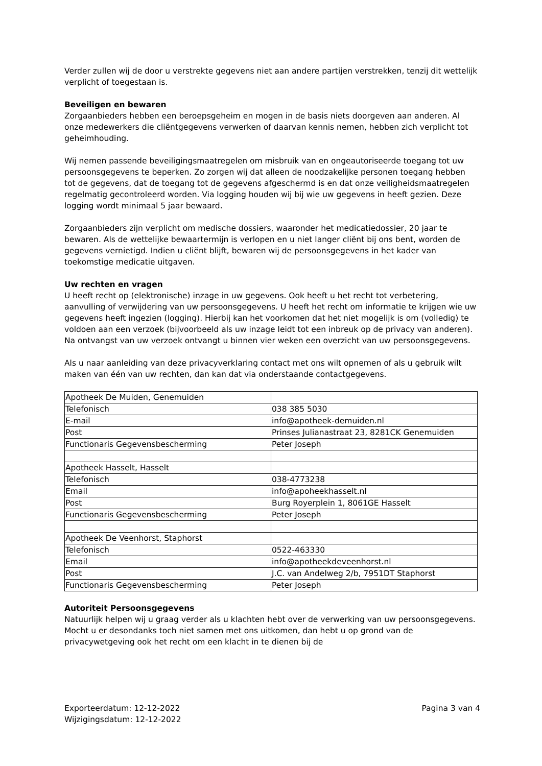Verder zullen wij de door u verstrekte gegevens niet aan andere partijen verstrekken, tenzij dit wettelijk verplicht of toegestaan is.
Beveiligen en bewaren
Zorgaanbieders hebben een beroepsgeheim en mogen in de basis niets doorgeven aan anderen. Al onze medewerkers die cliëntgegevens verwerken of daarvan kennis nemen, hebben zich verplicht tot geheimhouding.
Wij nemen passende beveiligingsmaatregelen om misbruik van en ongeautoriseerde toegang tot uw persoonsgegevens te beperken. Zo zorgen wij dat alleen de noodzakelijke personen toegang hebben tot de gegevens, dat de toegang tot de gegevens afgeschermd is en dat onze veiligheidsmaatregelen regelmatig gecontroleerd worden. Via logging houden wij bij wie uw gegevens in heeft gezien. Deze logging wordt minimaal 5 jaar bewaard.
Zorgaanbieders zijn verplicht om medische dossiers, waaronder het medicatiedossier, 20 jaar te bewaren. Als de wettelijke bewaartermijn is verlopen en u niet langer cliënt bij ons bent, worden de gegevens vernietigd. Indien u cliënt blijft, bewaren wij de persoonsgegevens in het kader van toekomstige medicatie uitgaven.
Uw rechten en vragen
U heeft recht op (elektronische) inzage in uw gegevens. Ook heeft u het recht tot verbetering, aanvulling of verwijdering van uw persoonsgegevens. U heeft het recht om informatie te krijgen wie uw gegevens heeft ingezien (logging). Hierbij kan het voorkomen dat het niet mogelijk is om (volledig) te voldoen aan een verzoek (bijvoorbeeld als uw inzage leidt tot een inbreuk op de privacy van anderen). Na ontvangst van uw verzoek ontvangt u binnen vier weken een overzicht van uw persoonsgegevens.
Als u naar aanleiding van deze privacyverklaring contact met ons wilt opnemen of als u gebruik wilt maken van één van uw rechten, dan kan dat via onderstaande contactgegevens.
| Apotheek De Muiden, Genemuiden | |
| Telefonisch | 038 385 5030 |
| E-mail | info@apotheek-demuiden.nl |
| Post | Prinses Julianastraat 23, 8281CK Genemuiden |
| Functionaris Gegevensbescherming | Peter Joseph |
| Apotheek Hasselt, Hasselt | |
| Telefonisch | 038-4773238 |
| Email | info@apoheekhasselt.nl |
| Post | Burg Royerplein 1, 8061GE Hasselt |
| Functionaris Gegevensbescherming | Peter Joseph |
| Apotheek De Veenhorst, Staphorst | |
| Telefonisch | 0522-463330 |
| Email | info@apotheekdeveenhorst.nl |
| Post | J.C. van Andelweg 2/b, 7951DT Staphorst |
| Functionaris Gegevensbescherming | Peter Joseph |
Autoriteit Persoonsgegevens
Natuurlijk helpen wij u graag verder als u klachten hebt over de verwerking van uw persoonsgegevens. Mocht u er desondanks toch niet samen met ons uitkomen, dan hebt u op grond van de privacywetgeving ook het recht om een klacht in te dienen bij de
Exporteerdatum: 12-12-2022
Wijzigingsdatum: 12-12-2022
Pagina 3 van 4